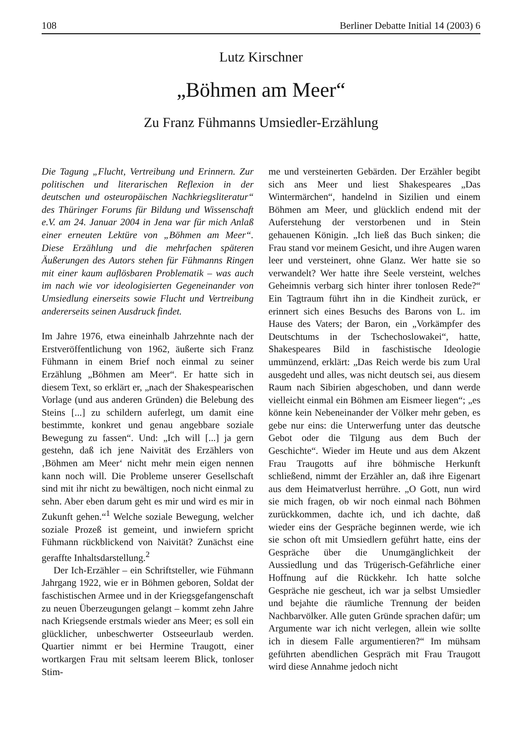108 Berliner Debatte Initial 14 (2003) 6
Lutz Kirschner
„Böhmen am Meer“
Zu Franz Fühmanns Umsiedler-Erzählung
Die Tagung „Flucht, Vertreibung und Erinnern. Zur politischen und literarischen Reflexion in der deutschen und osteuropäischen Nachkriegsliteratur“ des Thüringer Forums für Bildung und Wissenschaft e.V. am 24. Januar 2004 in Jena war für mich Anlaß einer erneuten Lektüre von „Böhmen am Meer“. Diese Erzählung und die mehrfachen späteren Äußerungen des Autors stehen für Fühmanns Ringen mit einer kaum auflösbaren Problematik – was auch im nach wie vor ideologisierten Gegeneinander von Umsiedlung einerseits sowie Flucht und Vertreibung andererseits seinen Ausdruck findet.
Im Jahre 1976, etwa eineinhalb Jahrzehnte nach der Erstveröffentlichung von 1962, äußerte sich Franz Fühmann in einem Brief noch einmal zu seiner Erzählung „Böhmen am Meer“. Er hatte sich in diesem Text, so erklärt er, „nach der Shakespearischen Vorlage (und aus anderen Gründen) die Belebung des Steins [...] zu schildern auferlegt, um damit eine bestimmte, konkret und genau angebbare soziale Bewegung zu fassen“. Und: „Ich will [...] ja gern gestehn, daß ich jene Naivität des Erzählers von ‚Böhmen am Meer‘ nicht mehr mein eigen nennen kann noch will. Die Probleme unserer Gesellschaft sind mit ihr nicht zu bewältigen, noch nicht einmal zu sehn. Aber eben darum geht es mir und wird es mir in Zukunft gehen.“<sup>1</sup> Welche soziale Bewegung, welcher soziale Prozeß ist gemeint, und inwiefern spricht Fühmann rückblickend von Naivität? Zunächst eine geraffte Inhaltsdarstellung.<sup>2</sup>
Der Ich-Erzähler – ein Schriftsteller, wie Fühmann Jahrgang 1922, wie er in Böhmen geboren, Soldat der faschistischen Armee und in der Kriegsgefangenschaft zu neuen Überzeugungen gelangt – kommt zehn Jahre nach Kriegsende erstmals wieder ans Meer; es soll ein glücklicher, unbeschwerter Ostseeurlaub werden. Quartier nimmt er bei Hermine Traugott, einer wortkargen Frau mit seltsam leerem Blick, tonloser Stim-
me und versteinerten Gebärden. Der Erzähler begibt sich ans Meer und liest Shakespeares „Das Wintermärchen“, handelnd in Sizilien und einem Böhmen am Meer, und glücklich endend mit der Auferstehung der verstorbenen und in Stein gehauenen Königin. „Ich ließ das Buch sinken; die Frau stand vor meinem Gesicht, und ihre Augen waren leer und versteinert, ohne Glanz. Wer hatte sie so verwandelt? Wer hatte ihre Seele versteint, welches Geheimnis verbarg sich hinter ihrer tonlosen Rede?“ Ein Tagtraum führt ihn in die Kindheit zurück, er erinnert sich eines Besuchs des Barons von L. im Hause des Vaters; der Baron, ein „Vorkämpfer des Deutschtums in der Tschechoslowakei“, hatte, Shakespeares Bild in faschistische Ideologie ummünzend, erklärt: „Das Reich werde bis zum Ural ausgedeht und alles, was nicht deutsch sei, aus diesem Raum nach Sibirien abgeschoben, und dann werde vielleicht einmal ein Böhmen am Eismeer liegen“; „es könne kein Nebeneinander der Völker mehr geben, es gebe nur eins: die Unterwerfung unter das deutsche Gebot oder die Tilgung aus dem Buch der Geschichte“. Wieder im Heute und aus dem Akzent Frau Traugotts auf ihre böhmische Herkunft schließend, nimmt der Erzähler an, daß ihre Eigenart aus dem Heimatverlust herrühre. „O Gott, nun wird sie mich fragen, ob wir noch einmal nach Böhmen zurückkommen, dachte ich, und ich dachte, daß wieder eins der Gespräche beginnen werde, wie ich sie schon oft mit Umsiedlern geführt hatte, eins der Gespräche über die Unumgänglichkeit der Aussiedlung und das Trügerisch-Gefährliche einer Hoffnung auf die Rückkehr. Ich hatte solche Gespräche nie gescheut, ich war ja selbst Umsiedler und bejahte die räumliche Trennung der beiden Nachbarvölker. Alle guten Gründe sprachen dafür; um Argumente war ich nicht verlegen, allein wie sollte ich in diesem Falle argumentieren?“ Im mühsam geführten abendlichen Gespräch mit Frau Traugott wird diese Annahme jedoch nicht